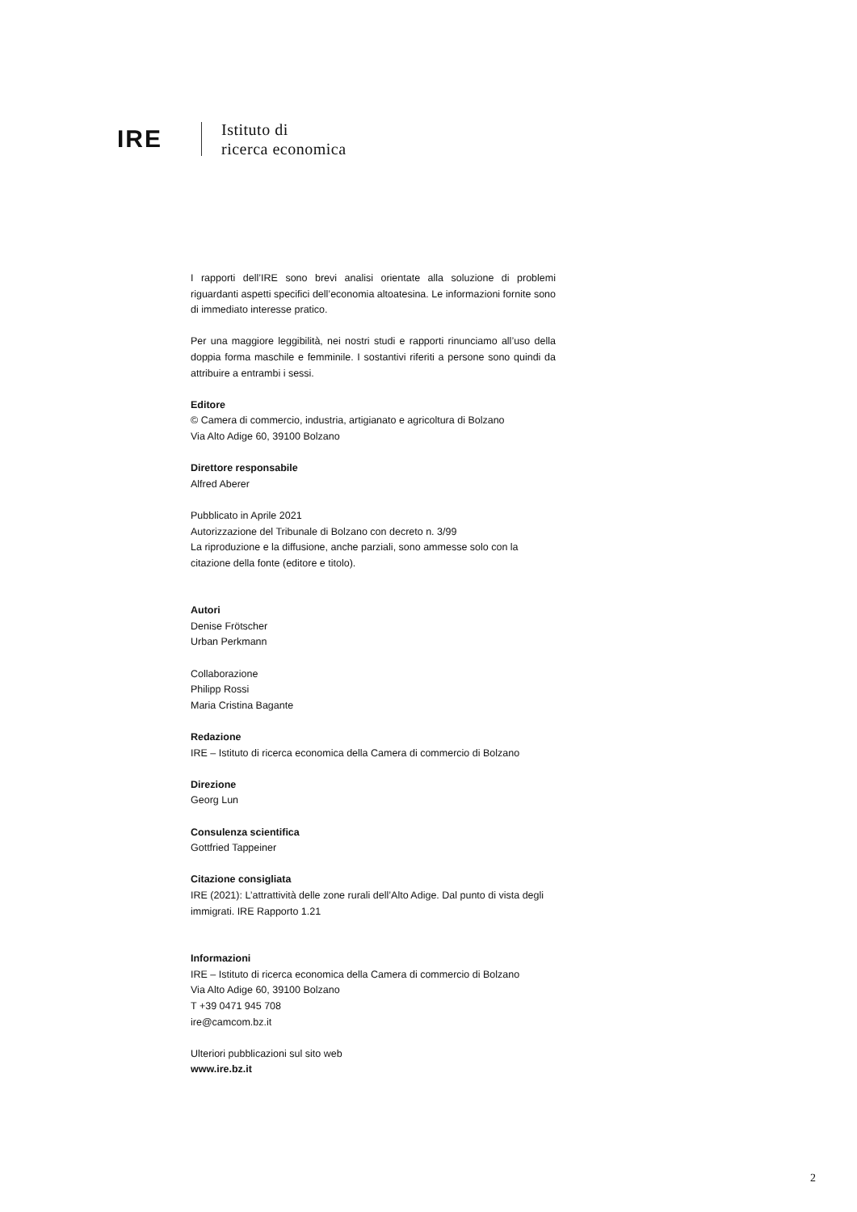IRE
Istituto di
ricerca economica
I rapporti dell’IRE sono brevi analisi orientate alla soluzione di problemi riguardanti aspetti specifici dell’economia altoatesina. Le informazioni fornite sono di immediato interesse pratico.
Per una maggiore leggibilità, nei nostri studi e rapporti rinunciamo all’uso della doppia forma maschile e femminile. I sostantivi riferiti a persone sono quindi da attribuire a entrambi i sessi.
Editore
© Camera di commercio, industria, artigianato e agricoltura di Bolzano
Via Alto Adige 60, 39100 Bolzano
Direttore responsabile
Alfred Aberer
Pubblicato in Aprile 2021
Autorizzazione del Tribunale di Bolzano con decreto n. 3/99
La riproduzione e la diffusione, anche parziali, sono ammesse solo con la citazione della fonte (editore e titolo).
Autori
Denise Frötscher
Urban Perkmann
Collaborazione
Philipp Rossi
Maria Cristina Bagante
Redazione
IRE – Istituto di ricerca economica della Camera di commercio di Bolzano
Direzione
Georg Lun
Consulenza scientifica
Gottfried Tappeiner
Citazione consigliata
IRE (2021): L’attrattività delle zone rurali dell’Alto Adige. Dal punto di vista degli immigrati. IRE Rapporto 1.21
Informazioni
IRE – Istituto di ricerca economica della Camera di commercio di Bolzano
Via Alto Adige 60, 39100 Bolzano
T +39 0471 945 708
ire@camcom.bz.it
Ulteriori pubblicazioni sul sito web
www.ire.bz.it
2